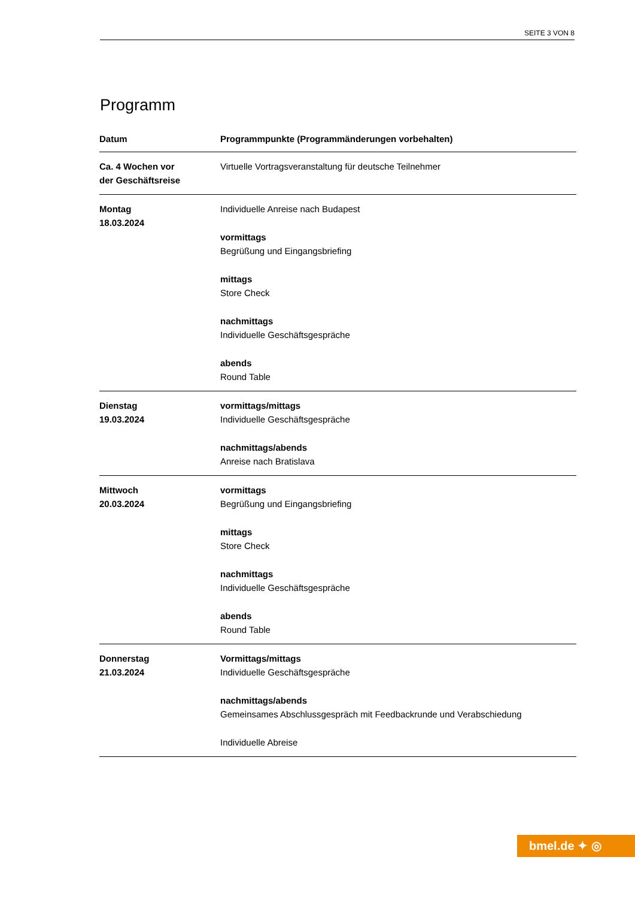SEITE 3 VON 8
Programm
| Datum | Programmpunkte (Programmänderungen vorbehalten) |
| --- | --- |
| Ca. 4 Wochen vor der Geschäftsreise | Virtuelle Vortragsveranstaltung für deutsche Teilnehmer |
| Montag 18.03.2024 | Individuelle Anreise nach Budapest vormittags Begrüßung und Eingangsbriefing mittags Store Check nachmittags Individuelle Geschäftsgespräche abends Round Table |
| Dienstag 19.03.2024 | vormittags/mittags Individuelle Geschäftsgespräche nachmittags/abends Anreise nach Bratislava |
| Mittwoch 20.03.2024 | vormittags Begrüßung und Eingangsbriefing mittags Store Check nachmittags Individuelle Geschäftsgespräche abends Round Table |
| Donnerstag 21.03.2024 | Vormittags/mittags Individuelle Geschäftsgespräche nachmittags/abends Gemeinsames Abschlussgespräch mit Feedbackrunde und Verabschiedung Individuelle Abreise |
bmel.de ✦ ◎